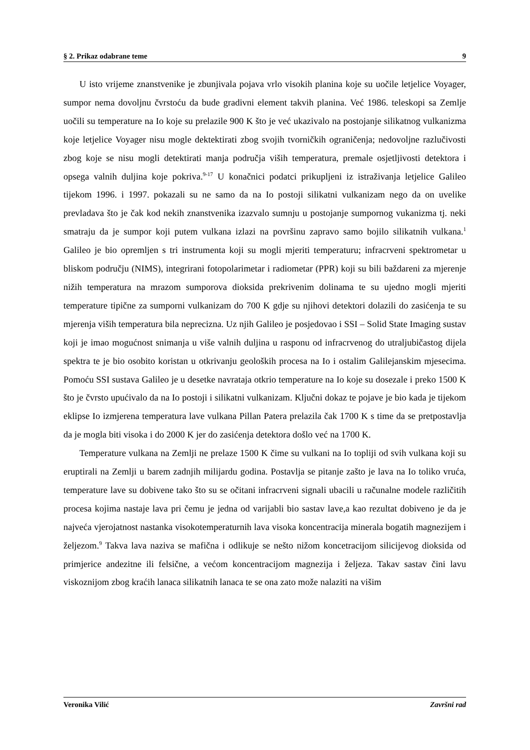§ 2. Prikaz odabrane teme 9
U isto vrijeme znanstvenike je zbunjivala pojava vrlo visokih planina koje su uočile letjelice Voyager, sumpor nema dovoljnu čvrstoću da bude gradivni element takvih planina. Već 1986. teleskopi sa Zemlje uočili su temperature na Io koje su prelazile 900 K što je već ukazivalo na postojanje silikatnog vulkanizma koje letjelice Voyager nisu mogle dektektirati zbog svojih tvorničkih ograničenja; nedovoljne razlučivosti zbog koje se nisu mogli detektirati manja područja viših temperatura, premale osjetljivosti detektora i opsega valnih duljina koje pokriva.<sup>9-17</sup> U konačnici podatci prikupljeni iz istraživanja letjelice Galileo tijekom 1996. i 1997. pokazali su ne samo da na Io postoji silikatni vulkanizam nego da on uvelike prevladava što je čak kod nekih znanstvenika izazvalo sumnju u postojanje sumpornog vukanizma tj. neki smatraju da je sumpor koji putem vulkana izlazi na površinu zapravo samo bojilo silikatnih vulkana.<sup>1</sup> Galileo je bio opremljen s tri instrumenta koji su mogli mjeriti temperaturu; infracrveni spektrometar u bliskom području (NIMS), integrirani fotopolarimetar i radiometar (PPR) koji su bili baždareni za mjerenje nižih temperatura na mrazom sumporova dioksida prekrivenim dolinama te su ujedno mogli mjeriti temperature tipične za sumporni vulkanizam do 700 K gdje su njihovi detektori dolazili do zasićenja te su mjerenja viših temperatura bila neprecizna. Uz njih Galileo je posjedovao i SSI – Solid State Imaging sustav koji je imao mogućnost snimanja u više valnih duljina u rasponu od infracrvenog do utraljubičastog dijela spektra te je bio osobito koristan u otkrivanju geoloških procesa na Io i ostalim Galilejanskim mjesecima. Pomoću SSI sustava Galileo je u desetke navrataja otkrio temperature na Io koje su dosezale i preko 1500 K što je čvrsto upućivalo da na Io postoji i silikatni vulkanizam. Ključni dokaz te pojave je bio kada je tijekom eklipse Io izmjerena temperatura lave vulkana Pillan Patera prelazila čak 1700 K s time da se pretpostavlja da je mogla biti visoka i do 2000 K jer do zasićenja detektora došlo već na 1700 K.
Temperature vulkana na Zemlji ne prelaze 1500 K čime su vulkani na Io topliji od svih vulkana koji su eruptirali na Zemlji u barem zadnjih milijardu godina. Postavlja se pitanje zašto je lava na Io toliko vruća, temperature lave su dobivene tako što su se očitani infracrveni signali ubacili u računalne modele različitih procesa kojima nastaje lava pri čemu je jedna od varijabli bio sastav lave,a kao rezultat dobiveno je da je najveća vjerojatnost nastanka visokotemperaturnih lava visoka koncentracija minerala bogatih magnezijem i željezom.<sup>9</sup> Takva lava naziva se mafična i odlikuje se nešto nižom koncetracijom silicijevog dioksida od primjerice andezitne ili felsične, a većom koncentracijom magnezija i željeza. Takav sastav čini lavu viskoznijom zbog kraćih lanaca silikatnih lanaca te se ona zato može nalaziti na višim
Veronika Vilić Završni rad